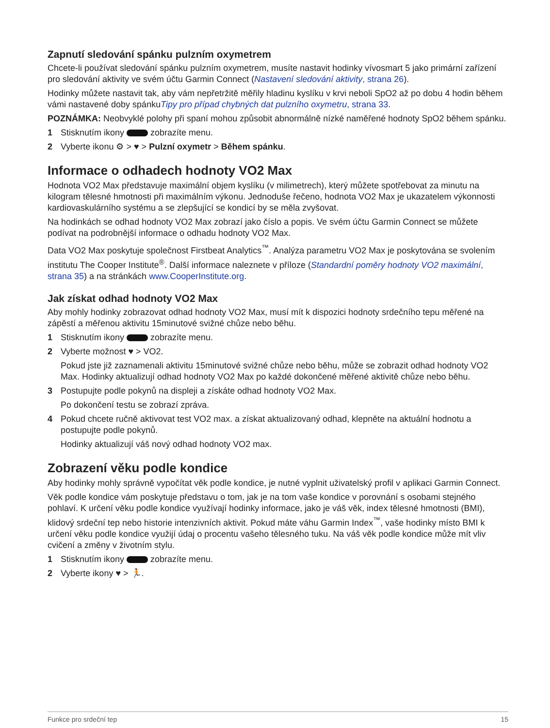Zapnutí sledování spánku pulzním oxymetrem
Chcete-li používat sledování spánku pulzním oxymetrem, musíte nastavit hodinky vívosmart 5 jako primární zařízení pro sledování aktivity ve svém účtu Garmin Connect (Nastavení sledování aktivity, strana 26).
Hodinky můžete nastavit tak, aby vám nepřetržitě měřily hladinu kyslíku v krvi neboli SpO2 až po dobu 4 hodin během vámi nastavené doby spánkuTipy pro případ chybných dat pulzního oxymetru, strana 33.
POZNÁMKA: Neobvyklé polohy při spaní mohou způsobit abnormálně nízké naměřené hodnoty SpO2 během spánku.
1 Stisknutím ikony zobrazíte menu.
2 Vyberte ikonu ⚙ > ♥ > Pulzní oxymetr > Během spánku.
Informace o odhadech hodnoty VO2 Max
Hodnota VO2 Max představuje maximální objem kyslíku (v milimetrech), který můžete spotřebovat za minutu na kilogram tělesné hmotnosti při maximálním výkonu. Jednoduše řečeno, hodnota VO2 Max je ukazatelem výkonnosti kardiovaskulárního systému a se zlepšující se kondicí by se měla zvyšovat.
Na hodinkách se odhad hodnoty VO2 Max zobrazí jako číslo a popis. Ve svém účtu Garmin Connect se můžete podívat na podrobnější informace o odhadu hodnoty VO2 Max.
Data VO2 Max poskytuje společnost Firstbeat Analytics<sup>™</sup>. Analýza parametru VO2 Max je poskytována se svolením institutu The Cooper Institute<sup>®</sup>. Další informace naleznete v příloze (Standardní poměry hodnoty VO2 maximální, strana 35) a na stránkách www.CooperInstitute.org.
Jak získat odhad hodnoty VO2 Max
Aby mohly hodinky zobrazovat odhad hodnoty VO2 Max, musí mít k dispozici hodnoty srdečního tepu měřené na zápěstí a měřenou aktivitu 15minutové svižné chůze nebo běhu.
1 Stisknutím ikony zobrazíte menu.
2 Vyberte možnost ♥ > VO2.
Pokud jste již zaznamenali aktivitu 15minutové svižné chůze nebo běhu, může se zobrazit odhad hodnoty VO2 Max. Hodinky aktualizují odhad hodnoty VO2 Max po každé dokončené měřené aktivitě chůze nebo běhu.
3 Postupujte podle pokynů na displeji a získáte odhad hodnoty VO2 Max.
Po dokončení testu se zobrazí zpráva.
4 Pokud chcete ručně aktivovat test VO2 max. a získat aktualizovaný odhad, klepněte na aktuální hodnotu a postupujte podle pokynů.
Hodinky aktualizují váš nový odhad hodnoty VO2 max.
Zobrazení věku podle kondice
Aby hodinky mohly správně vypočítat věk podle kondice, je nutné vyplnit uživatelský profil v aplikaci Garmin Connect.
Věk podle kondice vám poskytuje představu o tom, jak je na tom vaše kondice v porovnání s osobami stejného pohlaví. K určení věku podle kondice využívají hodinky informace, jako je váš věk, index tělesné hmotnosti (BMI), klidový srdeční tep nebo historie intenzivních aktivit. Pokud máte váhu Garmin Index<sup>™</sup>, vaše hodinky místo BMI k určení věku podle kondice využijí údaj o procentu vašeho tělesného tuku. Na váš věk podle kondice může mít vliv cvičení a změny v životním stylu.
1 Stisknutím ikony zobrazíte menu.
2 Vyberte ikony ♥ > 🏃.
Funkce pro srdeční tep 15